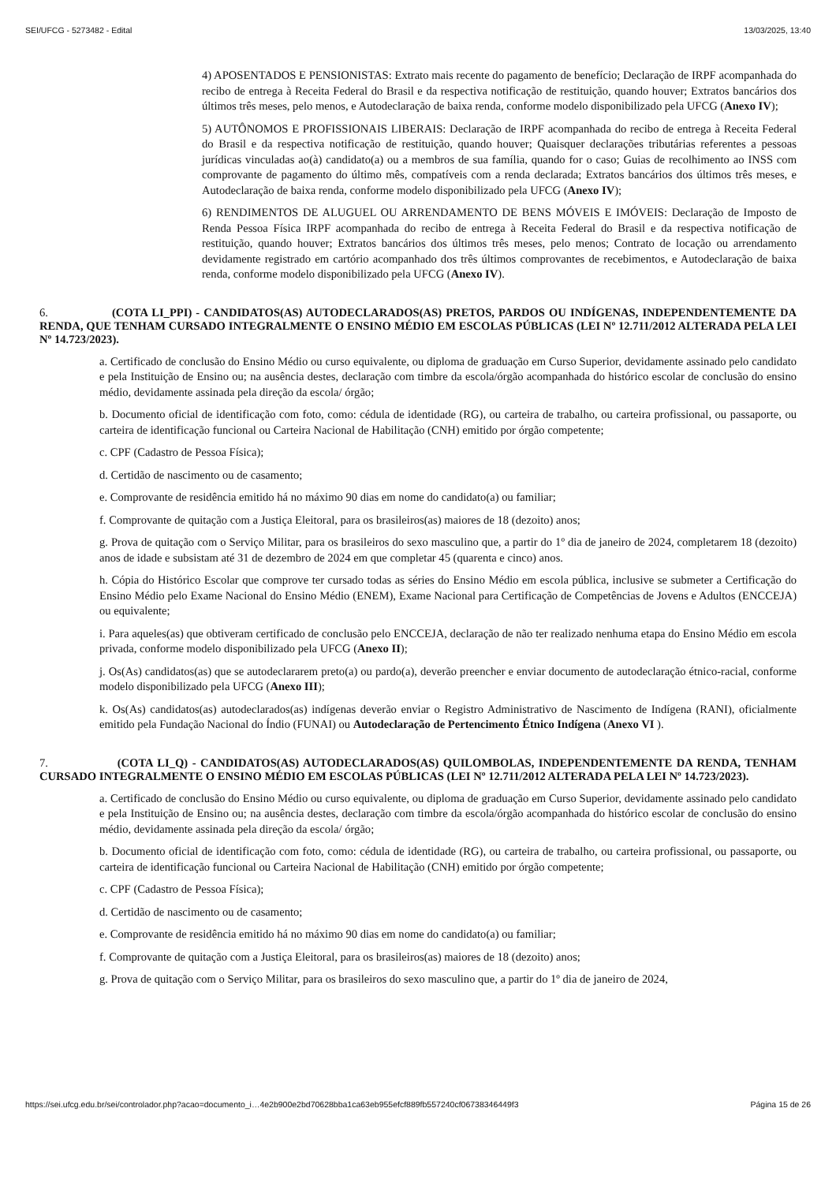SEI/UFCG - 5273482 - Edital 13/03/2025, 13:40
4) APOSENTADOS E PENSIONISTAS: Extrato mais recente do pagamento de benefício; Declaração de IRPF acompanhada do recibo de entrega à Receita Federal do Brasil e da respectiva notificação de restituição, quando houver; Extratos bancários dos últimos três meses, pelo menos, e Autodeclaração de baixa renda, conforme modelo disponibilizado pela UFCG (Anexo IV);
5) AUTÔNOMOS E PROFISSIONAIS LIBERAIS: Declaração de IRPF acompanhada do recibo de entrega à Receita Federal do Brasil e da respectiva notificação de restituição, quando houver; Quaisquer declarações tributárias referentes a pessoas jurídicas vinculadas ao(à) candidato(a) ou a membros de sua família, quando for o caso; Guias de recolhimento ao INSS com comprovante de pagamento do último mês, compatíveis com a renda declarada; Extratos bancários dos últimos três meses, e Autodeclaração de baixa renda, conforme modelo disponibilizado pela UFCG (Anexo IV);
6) RENDIMENTOS DE ALUGUEL OU ARRENDAMENTO DE BENS MÓVEIS E IMÓVEIS: Declaração de Imposto de Renda Pessoa Física IRPF acompanhada do recibo de entrega à Receita Federal do Brasil e da respectiva notificação de restituição, quando houver; Extratos bancários dos últimos três meses, pelo menos; Contrato de locação ou arrendamento devidamente registrado em cartório acompanhado dos três últimos comprovantes de recebimentos, e Autodeclaração de baixa renda, conforme modelo disponibilizado pela UFCG (Anexo IV).
6. (COTA LI_PPI) - CANDIDATOS(AS) AUTODECLARADOS(AS) PRETOS, PARDOS OU INDÍGENAS, INDEPENDENTEMENTE DA RENDA, QUE TENHAM CURSADO INTEGRALMENTE O ENSINO MÉDIO EM ESCOLAS PÚBLICAS (LEI Nº 12.711/2012 ALTERADA PELA LEI Nº 14.723/2023).
a. Certificado de conclusão do Ensino Médio ou curso equivalente, ou diploma de graduação em Curso Superior, devidamente assinado pelo candidato e pela Instituição de Ensino ou; na ausência destes, declaração com timbre da escola/órgão acompanhada do histórico escolar de conclusão do ensino médio, devidamente assinada pela direção da escola/ órgão;
b. Documento oficial de identificação com foto, como: cédula de identidade (RG), ou carteira de trabalho, ou carteira profissional, ou passaporte, ou carteira de identificação funcional ou Carteira Nacional de Habilitação (CNH) emitido por órgão competente;
c. CPF (Cadastro de Pessoa Física);
d. Certidão de nascimento ou de casamento;
e. Comprovante de residência emitido há no máximo 90 dias em nome do candidato(a) ou familiar;
f. Comprovante de quitação com a Justiça Eleitoral, para os brasileiros(as) maiores de 18 (dezoito) anos;
g. Prova de quitação com o Serviço Militar, para os brasileiros do sexo masculino que, a partir do 1º dia de janeiro de 2024, completarem 18 (dezoito) anos de idade e subsistam até 31 de dezembro de 2024 em que completar 45 (quarenta e cinco) anos.
h. Cópia do Histórico Escolar que comprove ter cursado todas as séries do Ensino Médio em escola pública, inclusive se submeter a Certificação do Ensino Médio pelo Exame Nacional do Ensino Médio (ENEM), Exame Nacional para Certificação de Competências de Jovens e Adultos (ENCCEJA) ou equivalente;
i. Para aqueles(as) que obtiveram certificado de conclusão pelo ENCCEJA, declaração de não ter realizado nenhuma etapa do Ensino Médio em escola privada, conforme modelo disponibilizado pela UFCG (Anexo II);
j. Os(As) candidatos(as) que se autodeclararem preto(a) ou pardo(a), deverão preencher e enviar documento de autodeclaração étnico-racial, conforme modelo disponibilizado pela UFCG (Anexo III);
k. Os(As) candidatos(as) autodeclarados(as) indígenas deverão enviar o Registro Administrativo de Nascimento de Indígena (RANI), oficialmente emitido pela Fundação Nacional do Índio (FUNAI) ou Autodeclaração de Pertencimento Étnico Indígena (Anexo VI ).
7. (COTA LI_Q) - CANDIDATOS(AS) AUTODECLARADOS(AS) QUILOMBOLAS, INDEPENDENTEMENTE DA RENDA, TENHAM CURSADO INTEGRALMENTE O ENSINO MÉDIO EM ESCOLAS PÚBLICAS (LEI Nº 12.711/2012 ALTERADA PELA LEI Nº 14.723/2023).
a. Certificado de conclusão do Ensino Médio ou curso equivalente, ou diploma de graduação em Curso Superior, devidamente assinado pelo candidato e pela Instituição de Ensino ou; na ausência destes, declaração com timbre da escola/órgão acompanhada do histórico escolar de conclusão do ensino médio, devidamente assinada pela direção da escola/ órgão;
b. Documento oficial de identificação com foto, como: cédula de identidade (RG), ou carteira de trabalho, ou carteira profissional, ou passaporte, ou carteira de identificação funcional ou Carteira Nacional de Habilitação (CNH) emitido por órgão competente;
c. CPF (Cadastro de Pessoa Física);
d. Certidão de nascimento ou de casamento;
e. Comprovante de residência emitido há no máximo 90 dias em nome do candidato(a) ou familiar;
f. Comprovante de quitação com a Justiça Eleitoral, para os brasileiros(as) maiores de 18 (dezoito) anos;
g. Prova de quitação com o Serviço Militar, para os brasileiros do sexo masculino que, a partir do 1º dia de janeiro de 2024,
https://sei.ufcg.edu.br/sei/controlador.php?acao=documento_i…4e2b900e2bd70628bba1ca63eb955efcf889fb557240cf06738346449f3 Página 15 de 26